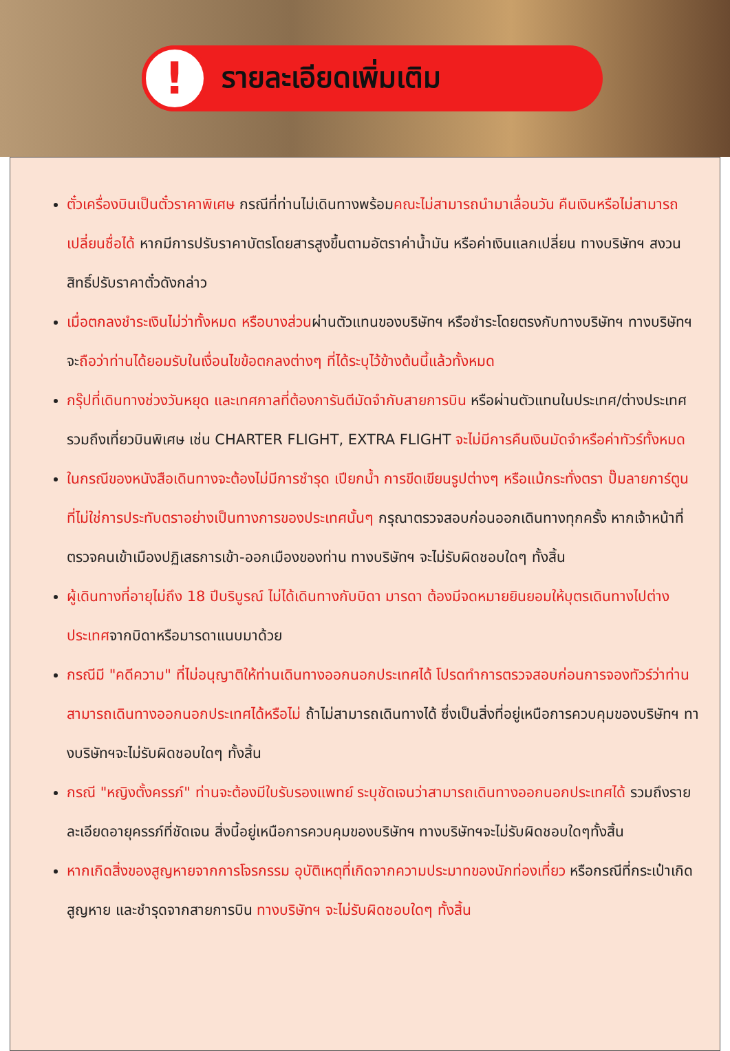!
รายละเอียดเพิ่มเติม
ตั๋วเครื่องบินเป็นตั๋วราคาพิเศษ กรณีที่ท่านไม่เดินทางพร้อมคณะไม่สามารถนำมาเลื่อนวัน คืนเงินหรือไม่สามารถเปลี่ยนชื่อได้ หากมีการปรับราคาบัตรโดยสารสูงขึ้นตามอัตราค่าน้ำมัน หรือค่าเงินแลกเปลี่ยน ทางบริษัทฯ สงวนสิทธิ์ปรับราคาตั๋วดังกล่าว
เมื่อตกลงชำระเงินไม่ว่าทั้งหมด หรือบางส่วนผ่านตัวแทนของบริษัทฯ หรือชำระโดยตรงกับทางบริษัทฯ ทางบริษัทฯจะถือว่าท่านได้ยอมรับในเงื่อนไขข้อตกลงต่างๆ ที่ได้ระบุไว้ข้างต้นนี้แล้วทั้งหมด
กรุ๊ปที่เดินทางช่วงวันหยุด และเทศกาลที่ต้องการันตีมัดจำกับสายการบิน หรือผ่านตัวแทนในประเทศ/ต่างประเทศรวมถึงเที่ยวบินพิเศษ เช่น CHARTER FLIGHT, EXTRA FLIGHT จะไม่มีการคืนเงินมัดจำหรือค่าทัวร์ทั้งหมด
ในกรณีของหนังสือเดินทางจะต้องไม่มีการชำรุด เปียกน้ำ การขีดเขียนรูปต่างๆ หรือแม้กระทั่งตรา ปั๊มลายการ์ตูน ที่ไม่ใช่การประทับตราอย่างเป็นทางการของประเทศนั้นๆ กรุณาตรวจสอบก่อนออกเดินทางทุกครั้ง หากเจ้าหน้าที่ตรวจคนเข้าเมืองปฏิเสธการเข้า-ออกเมืองของท่าน ทางบริษัทฯ จะไม่รับผิดชอบใดๆ ทั้งสิ้น
ผู้เดินทางที่อายุไม่ถึง 18 ปีบริบูรณ์ ไม่ได้เดินทางกับบิดา มารดา ต้องมีจดหมายยินยอมให้บุตรเดินทางไปต่างประเทศจากบิดาหรือมารดาแนบมาด้วย
กรณีมี "คดีความ" ที่ไม่อนุญาติให้ท่านเดินทางออกนอกประเทศได้ โปรดทำการตรวจสอบก่อนการจองทัวร์ว่าท่านสามารถเดินทางออกนอกประเทศได้หรือไม่ ถ้าไม่สามารถเดินทางได้ ซึ่งเป็นสิ่งที่อยู่เหนือการควบคุมของบริษัทฯ ทางบริษัทฯจะไม่รับผิดชอบใดๆ ทั้งสิ้น
กรณี "หญิงตั้งครรภ์" ท่านจะต้องมีใบรับรองแพทย์ ระบุชัดเจนว่าสามารถเดินทางออกนอกประเทศได้ รวมถึงรายละเอียดอายุครรภ์ที่ชัดเจน สิ่งนี้อยู่เหนือการควบคุมของบริษัทฯ ทางบริษัทฯจะไม่รับผิดชอบใดๆทั้งสิ้น
หากเกิดสิ่งของสูญหายจากการโจรกรรม อุบัติเหตุที่เกิดจากความประมาทของนักท่องเที่ยว หรือกรณีที่กระเป๋าเกิดสูญหาย และชำรุดจากสายการบิน ทางบริษัทฯ จะไม่รับผิดชอบใดๆ ทั้งสิ้น